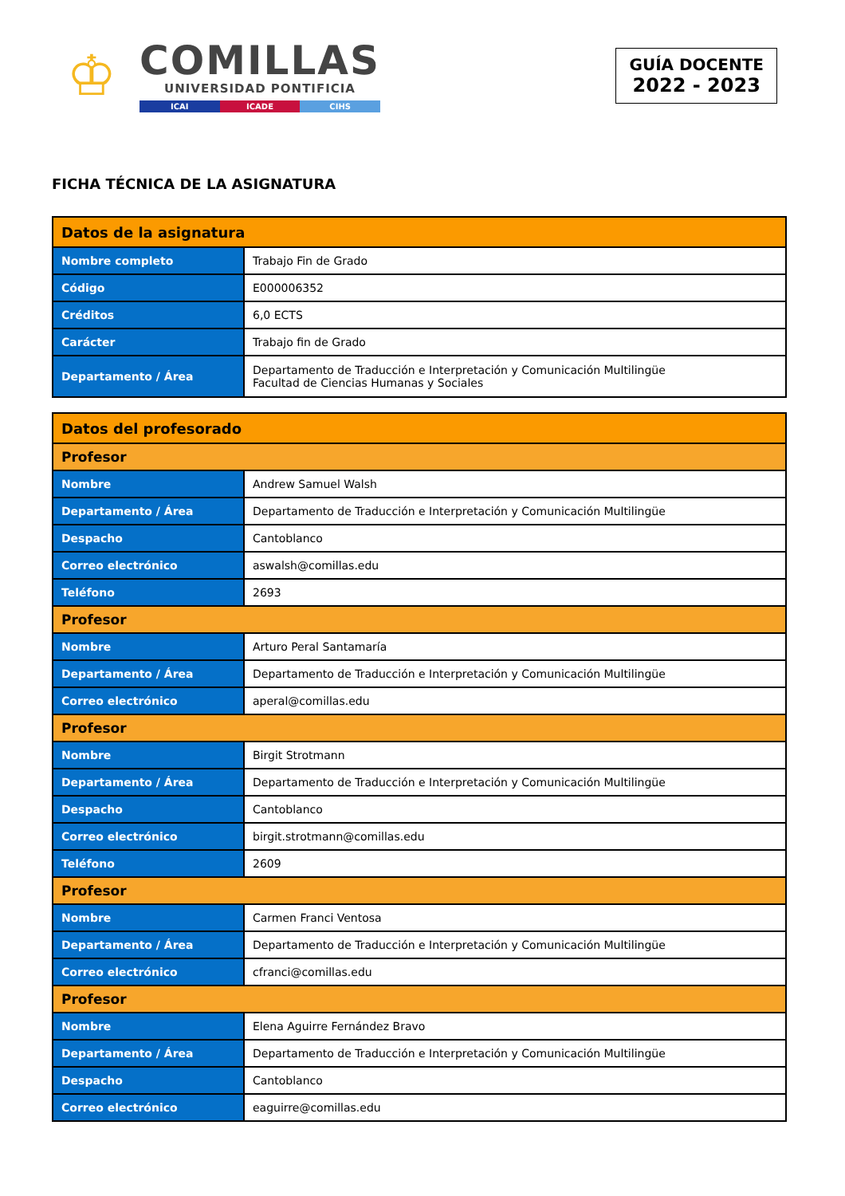♔
COMILLAS
UNIVERSIDAD PONTIFICIA
ICAI ICADE CIHS
GUÍA DOCENTE
2022 - 2023
FICHA TÉCNICA DE LA ASIGNATURA
| Datos de la asignatura | |
| --- | --- |
| Nombre completo | Trabajo Fin de Grado |
| Código | E000006352 |
| Créditos | 6,0 ECTS |
| Carácter | Trabajo fin de Grado |
| Departamento / Área | Departamento de Traducción e Interpretación y Comunicación Multilingüe Facultad de Ciencias Humanas y Sociales |
| Datos del profesorado | |
| --- | --- |
| Profesor | |
| Nombre | Andrew Samuel Walsh |
| Departamento / Área | Departamento de Traducción e Interpretación y Comunicación Multilingüe |
| Despacho | Cantoblanco |
| Correo electrónico | aswalsh@comillas.edu |
| Teléfono | 2693 |
| Profesor | |
| Nombre | Arturo Peral Santamaría |
| Departamento / Área | Departamento de Traducción e Interpretación y Comunicación Multilingüe |
| Correo electrónico | aperal@comillas.edu |
| Profesor | |
| Nombre | Birgit Strotmann |
| Departamento / Área | Departamento de Traducción e Interpretación y Comunicación Multilingüe |
| Despacho | Cantoblanco |
| Correo electrónico | birgit.strotmann@comillas.edu |
| Teléfono | 2609 |
| Profesor | |
| Nombre | Carmen Franci Ventosa |
| Departamento / Área | Departamento de Traducción e Interpretación y Comunicación Multilingüe |
| Correo electrónico | cfranci@comillas.edu |
| Profesor | |
| Nombre | Elena Aguirre Fernández Bravo |
| Departamento / Área | Departamento de Traducción e Interpretación y Comunicación Multilingüe |
| Despacho | Cantoblanco |
| Correo electrónico | eaguirre@comillas.edu |